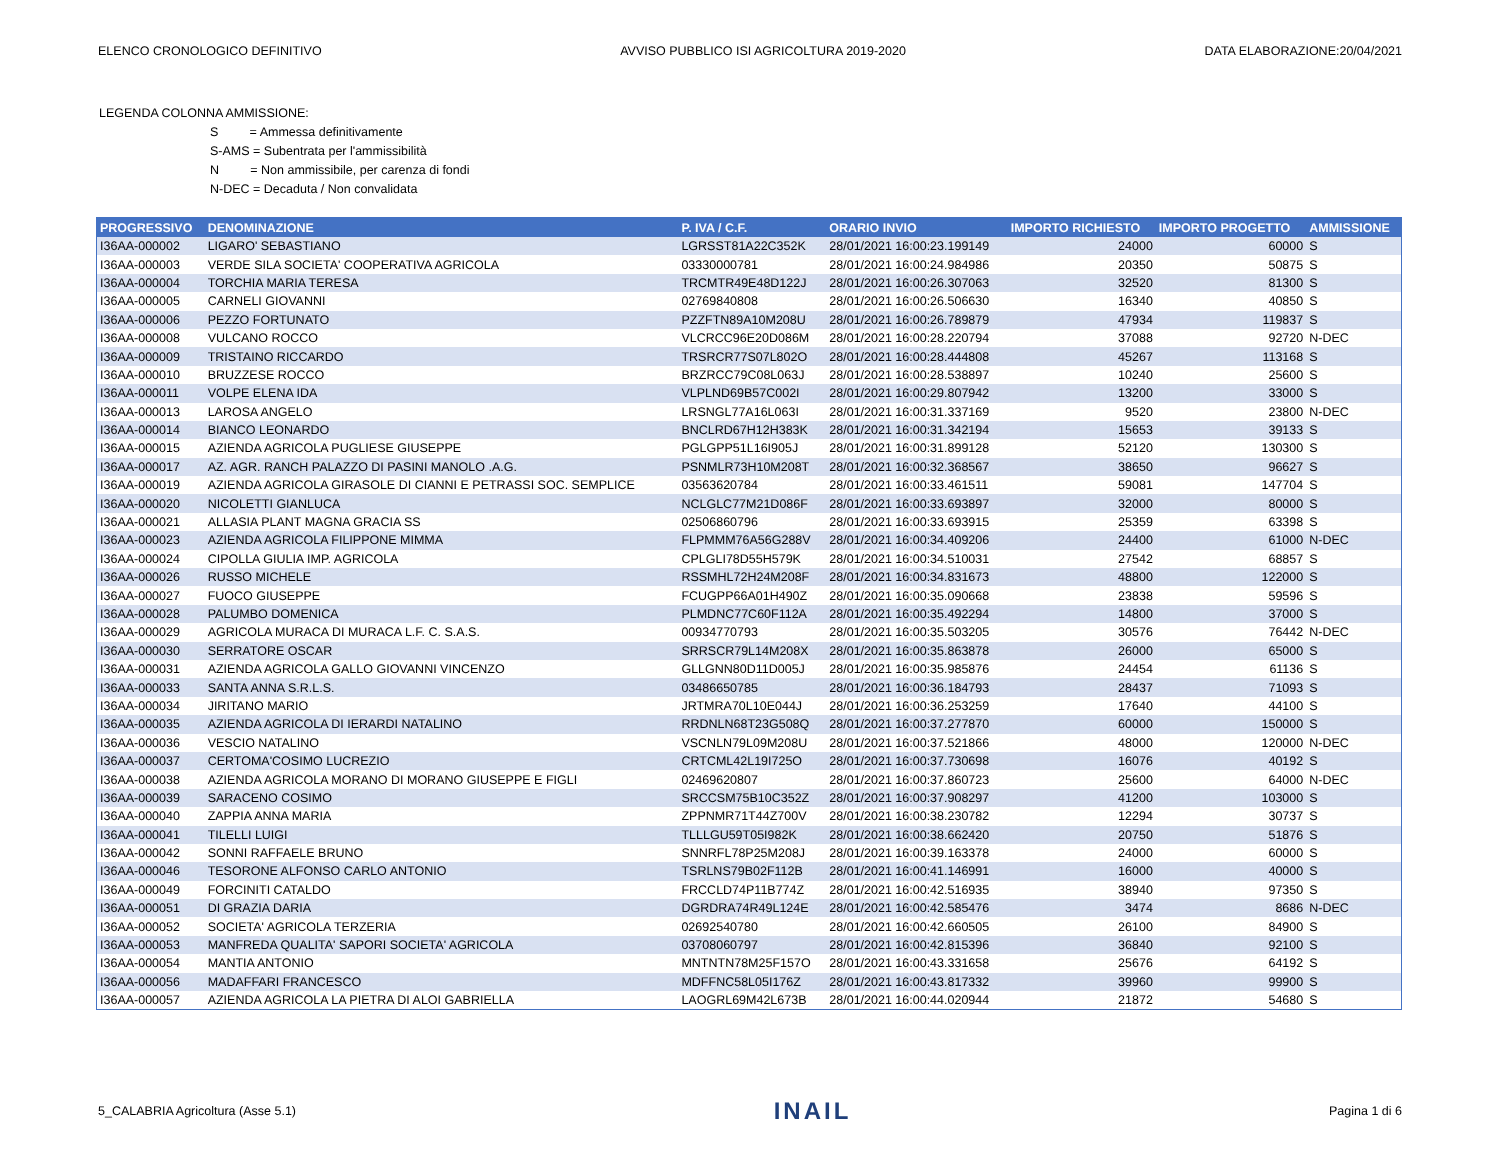ELENCO CRONOLOGICO DEFINITIVO AVVISO PUBBLICO ISI AGRICOLTURA 2019-2020 DATA ELABORAZIONE:20/04/2021
LEGENDA COLONNA AMMISSIONE:
S = Ammessa definitivamente
S-AMS = Subentrata per l'ammissibilità
N = Non ammissibile, per carenza di fondi
N-DEC = Decaduta / Non convalidata
| PROGRESSIVO | DENOMINAZIONE | P. IVA / C.F. | ORARIO INVIO | IMPORTO RICHIESTO | IMPORTO PROGETTO | AMMISSIONE |
| --- | --- | --- | --- | --- | --- | --- |
| I36AA-000002 | LIGARO' SEBASTIANO | LGRSST81A22C352K | 28/01/2021 16:00:23.199149 | 24000 | 60000 | S |
| I36AA-000003 | VERDE SILA SOCIETA' COOPERATIVA AGRICOLA | 03330000781 | 28/01/2021 16:00:24.984986 | 20350 | 50875 | S |
| I36AA-000004 | TORCHIA MARIA TERESA | TRCMTR49E48D122J | 28/01/2021 16:00:26.307063 | 32520 | 81300 | S |
| I36AA-000005 | CARNELI GIOVANNI | 02769840808 | 28/01/2021 16:00:26.506630 | 16340 | 40850 | S |
| I36AA-000006 | PEZZO FORTUNATO | PZZFTN89A10M208U | 28/01/2021 16:00:26.789879 | 47934 | 119837 | S |
| I36AA-000008 | VULCANO ROCCO | VLCRCC96E20D086M | 28/01/2021 16:00:28.220794 | 37088 | 92720 | N-DEC |
| I36AA-000009 | TRISTAINO RICCARDO | TRSRCR77S07L802O | 28/01/2021 16:00:28.444808 | 45267 | 113168 | S |
| I36AA-000010 | BRUZZESE ROCCO | BRZRCC79C08L063J | 28/01/2021 16:00:28.538897 | 10240 | 25600 | S |
| I36AA-000011 | VOLPE ELENA IDA | VLPLND69B57C002I | 28/01/2021 16:00:29.807942 | 13200 | 33000 | S |
| I36AA-000013 | LAROSA ANGELO | LRSNGL77A16L063I | 28/01/2021 16:00:31.337169 | 9520 | 23800 | N-DEC |
| I36AA-000014 | BIANCO LEONARDO | BNCLRD67H12H383K | 28/01/2021 16:00:31.342194 | 15653 | 39133 | S |
| I36AA-000015 | AZIENDA AGRICOLA PUGLIESE GIUSEPPE | PGLGPP51L16I905J | 28/01/2021 16:00:31.899128 | 52120 | 130300 | S |
| I36AA-000017 | AZ. AGR. RANCH PALAZZO DI PASINI MANOLO .A.G. | PSNMLR73H10M208T | 28/01/2021 16:00:32.368567 | 38650 | 96627 | S |
| I36AA-000019 | AZIENDA AGRICOLA GIRASOLE DI CIANNI E PETRASSI SOC. SEMPLICE | 03563620784 | 28/01/2021 16:00:33.461511 | 59081 | 147704 | S |
| I36AA-000020 | NICOLETTI GIANLUCA | NCLGLC77M21D086F | 28/01/2021 16:00:33.693897 | 32000 | 80000 | S |
| I36AA-000021 | ALLASIA PLANT MAGNA GRACIA SS | 02506860796 | 28/01/2021 16:00:33.693915 | 25359 | 63398 | S |
| I36AA-000023 | AZIENDA AGRICOLA FILIPPONE MIMMA | FLPMMM76A56G288V | 28/01/2021 16:00:34.409206 | 24400 | 61000 | N-DEC |
| I36AA-000024 | CIPOLLA GIULIA IMP. AGRICOLA | CPLGLI78D55H579K | 28/01/2021 16:00:34.510031 | 27542 | 68857 | S |
| I36AA-000026 | RUSSO MICHELE | RSSMHL72H24M208F | 28/01/2021 16:00:34.831673 | 48800 | 122000 | S |
| I36AA-000027 | FUOCO GIUSEPPE | FCUGPP66A01H490Z | 28/01/2021 16:00:35.090668 | 23838 | 59596 | S |
| I36AA-000028 | PALUMBO DOMENICA | PLMDNC77C60F112A | 28/01/2021 16:00:35.492294 | 14800 | 37000 | S |
| I36AA-000029 | AGRICOLA MURACA DI MURACA L.F. C. S.A.S. | 00934770793 | 28/01/2021 16:00:35.503205 | 30576 | 76442 | N-DEC |
| I36AA-000030 | SERRATORE OSCAR | SRRSCR79L14M208X | 28/01/2021 16:00:35.863878 | 26000 | 65000 | S |
| I36AA-000031 | AZIENDA AGRICOLA GALLO GIOVANNI VINCENZO | GLLGNN80D11D005J | 28/01/2021 16:00:35.985876 | 24454 | 61136 | S |
| I36AA-000033 | SANTA ANNA S.R.L.S. | 03486650785 | 28/01/2021 16:00:36.184793 | 28437 | 71093 | S |
| I36AA-000034 | JIRITANO MARIO | JRTMRA70L10E044J | 28/01/2021 16:00:36.253259 | 17640 | 44100 | S |
| I36AA-000035 | AZIENDA AGRICOLA DI IERARDI NATALINO | RRDNLN68T23G508Q | 28/01/2021 16:00:37.277870 | 60000 | 150000 | S |
| I36AA-000036 | VESCIO NATALINO | VSCNLN79L09M208U | 28/01/2021 16:00:37.521866 | 48000 | 120000 | N-DEC |
| I36AA-000037 | CERTOMA'COSIMO LUCREZIO | CRTCML42L19I725O | 28/01/2021 16:00:37.730698 | 16076 | 40192 | S |
| I36AA-000038 | AZIENDA AGRICOLA MORANO DI MORANO GIUSEPPE E FIGLI | 02469620807 | 28/01/2021 16:00:37.860723 | 25600 | 64000 | N-DEC |
| I36AA-000039 | SARACENO COSIMO | SRCCSM75B10C352Z | 28/01/2021 16:00:37.908297 | 41200 | 103000 | S |
| I36AA-000040 | ZAPPIA ANNA MARIA | ZPPNMR71T44Z700V | 28/01/2021 16:00:38.230782 | 12294 | 30737 | S |
| I36AA-000041 | TILELLI LUIGI | TLLLGU59T05I982K | 28/01/2021 16:00:38.662420 | 20750 | 51876 | S |
| I36AA-000042 | SONNI RAFFAELE BRUNO | SNNRFL78P25M208J | 28/01/2021 16:00:39.163378 | 24000 | 60000 | S |
| I36AA-000046 | TESORONE ALFONSO CARLO ANTONIO | TSRLNS79B02F112B | 28/01/2021 16:00:41.146991 | 16000 | 40000 | S |
| I36AA-000049 | FORCINITI CATALDO | FRCCLD74P11B774Z | 28/01/2021 16:00:42.516935 | 38940 | 97350 | S |
| I36AA-000051 | DI GRAZIA DARIA | DGRDRA74R49L124E | 28/01/2021 16:00:42.585476 | 3474 | 8686 | N-DEC |
| I36AA-000052 | SOCIETA' AGRICOLA TERZERIA | 02692540780 | 28/01/2021 16:00:42.660505 | 26100 | 84900 | S |
| I36AA-000053 | MANFREDA QUALITA' SAPORI SOCIETA' AGRICOLA | 03708060797 | 28/01/2021 16:00:42.815396 | 36840 | 92100 | S |
| I36AA-000054 | MANTIA ANTONIO | MNTNTN78M25F157O | 28/01/2021 16:00:43.331658 | 25676 | 64192 | S |
| I36AA-000056 | MADAFFARI FRANCESCO | MDFFNC58L05I176Z | 28/01/2021 16:00:43.817332 | 39960 | 99900 | S |
| I36AA-000057 | AZIENDA AGRICOLA LA PIETRA DI ALOI GABRIELLA | LAOGRL69M42L673B | 28/01/2021 16:00:44.020944 | 21872 | 54680 | S |
5_CALABRIA Agricoltura (Asse 5.1) INAIL Pagina 1 di 6